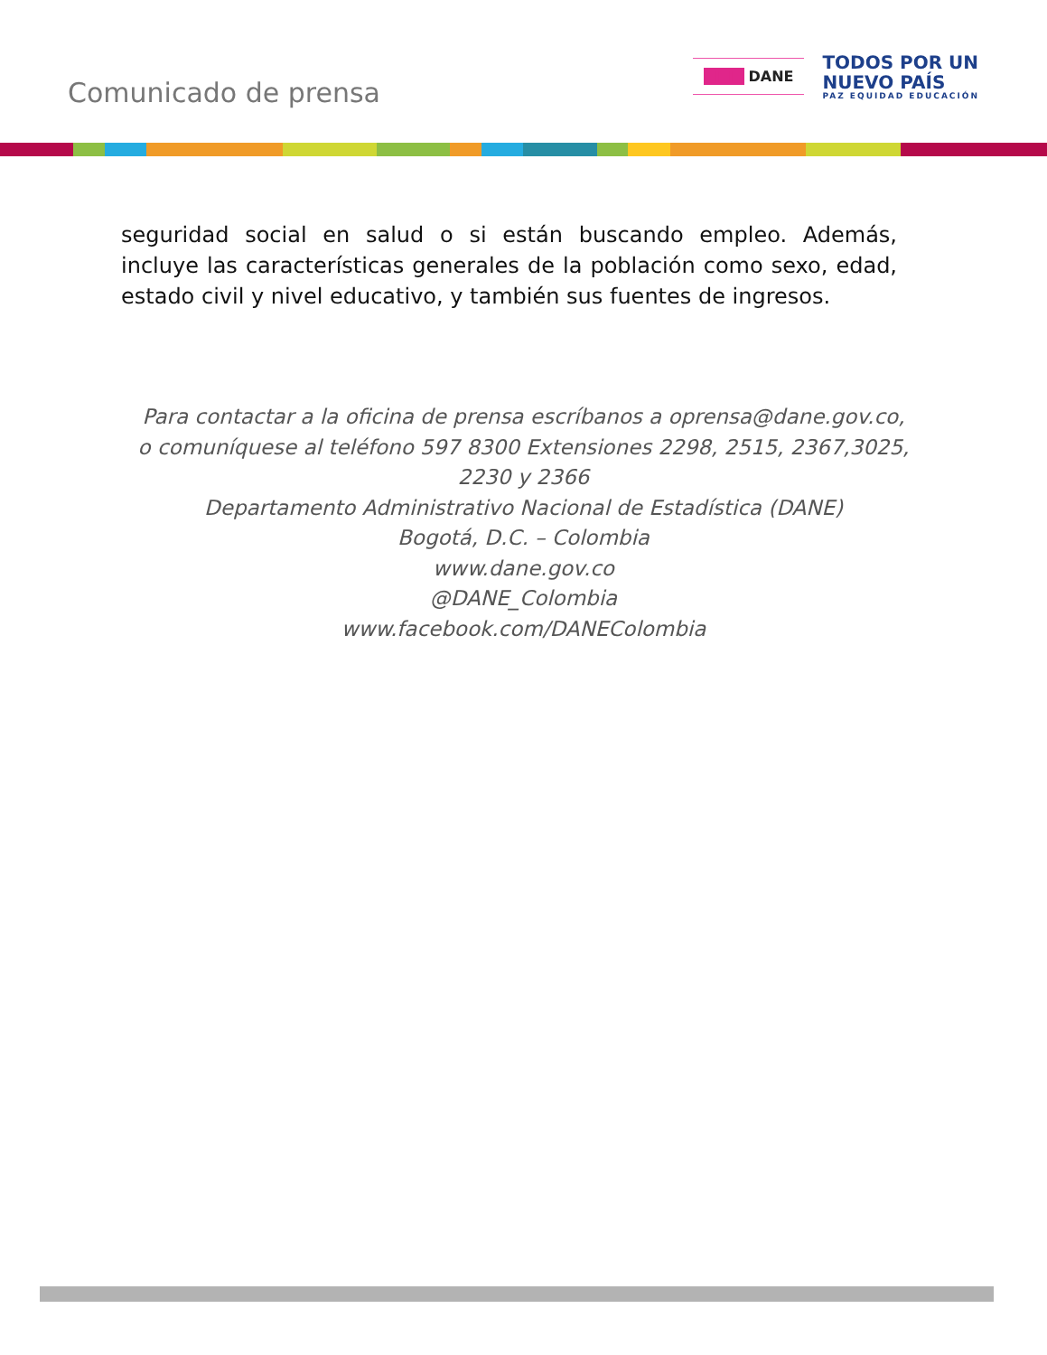Comunicado de prensa
■■■ DANE
TODOS POR UN
NUEVO PAÍS
PAZ EQUIDAD EDUCACIÓN
seguridad social en salud o si están buscando empleo. Además, incluye las características generales de la población como sexo, edad, estado civil y nivel educativo, y también sus fuentes de ingresos.
Para contactar a la oficina de prensa escríbanos a oprensa@dane.gov.co, o comuníquese al teléfono 597 8300 Extensiones 2298, 2515, 2367,3025, 2230 y 2366
Departamento Administrativo Nacional de Estadística (DANE)
Bogotá, D.C. – Colombia
www.dane.gov.co
@DANE_Colombia
www.facebook.com/DANEColombia